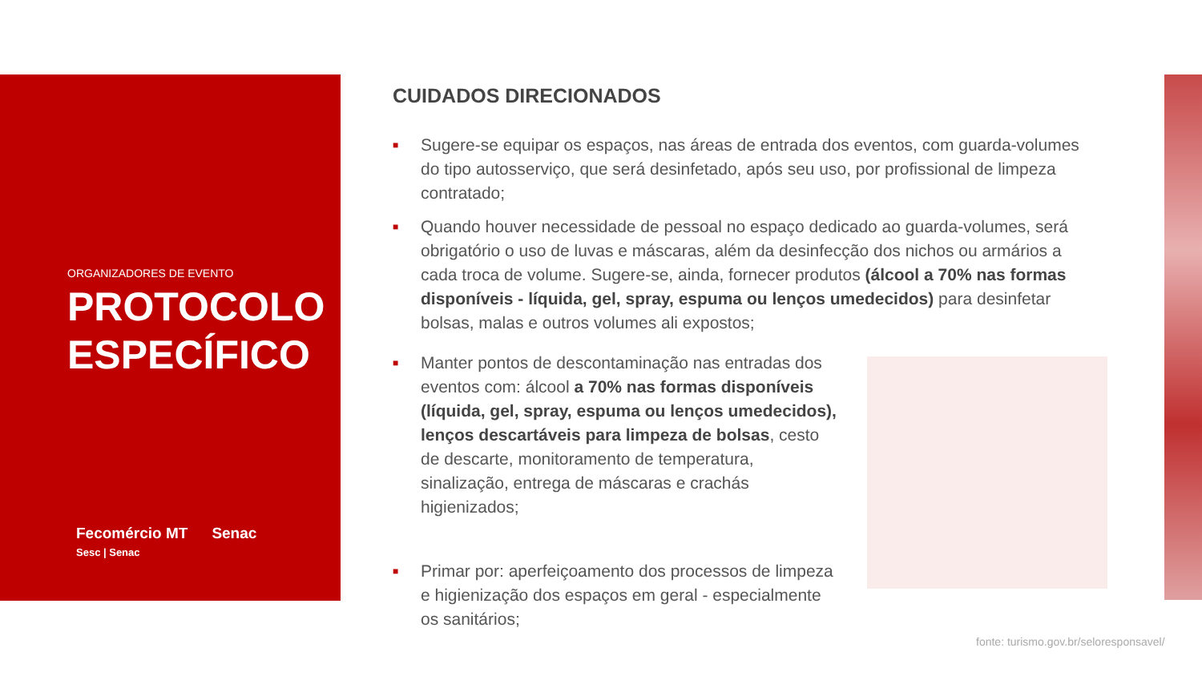ORGANIZADORES DE EVENTO
PROTOCOLO
ESPECÍFICO
Fecomércio MT
Sesc | Senac
Senac
CUIDADOS DIRECIONADOS
■ Sugere-se equipar os espaços, nas áreas de entrada dos eventos, com guarda-volumes do tipo autosserviço, que será desinfetado, após seu uso, por profissional de limpeza contratado;
■ Quando houver necessidade de pessoal no espaço dedicado ao guarda-volumes, será obrigatório o uso de luvas e máscaras, além da desinfecção dos nichos ou armários a cada troca de volume. Sugere-se, ainda, fornecer produtos (álcool a 70% nas formas disponíveis - líquida, gel, spray, espuma ou lenços umedecidos) para desinfetar bolsas, malas e outros volumes ali expostos;
■ Manter pontos de descontaminação nas entradas dos eventos com: álcool a 70% nas formas disponíveis (líquida, gel, spray, espuma ou lenços umedecidos), lenços descartáveis para limpeza de bolsas, cesto de descarte, monitoramento de temperatura, sinalização, entrega de máscaras e crachás higienizados;
■ Primar por: aperfeiçoamento dos processos de limpeza e higienização dos espaços em geral - especialmente os sanitários;
fonte: turismo.gov.br/seloresponsavel/